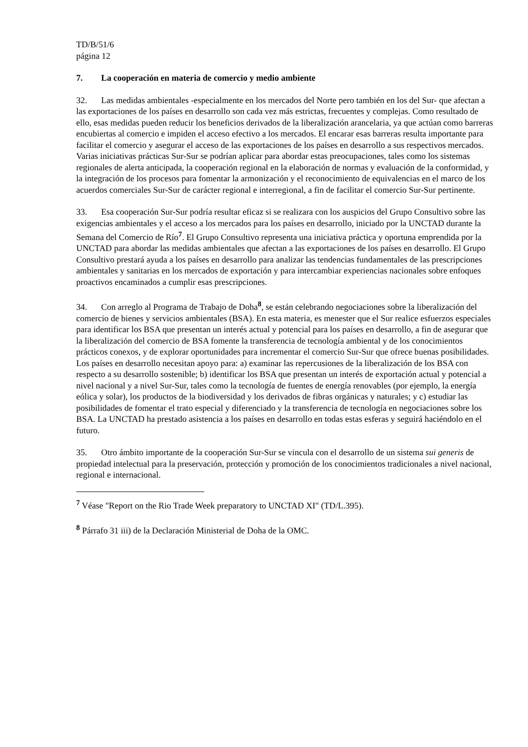TD/B/51/6
página 12
7. La cooperación en materia de comercio y medio ambiente
32. Las medidas ambientales -especialmente en los mercados del Norte pero también en los del Sur- que afectan a las exportaciones de los países en desarrollo son cada vez más estrictas, frecuentes y complejas. Como resultado de ello, esas medidas pueden reducir los beneficios derivados de la liberalización arancelaria, ya que actúan como barreras encubiertas al comercio e impiden el acceso efectivo a los mercados. El encarar esas barreras resulta importante para facilitar el comercio y asegurar el acceso de las exportaciones de los países en desarrollo a sus respectivos mercados. Varias iniciativas prácticas Sur-Sur se podrían aplicar para abordar estas preocupaciones, tales como los sistemas regionales de alerta anticipada, la cooperación regional en la elaboración de normas y evaluación de la conformidad, y la integración de los procesos para fomentar la armonización y el reconocimiento de equivalencias en el marco de los acuerdos comerciales Sur-Sur de carácter regional e interregional, a fin de facilitar el comercio Sur-Sur pertinente.
33. Esa cooperación Sur-Sur podría resultar eficaz si se realizara con los auspicios del Grupo Consultivo sobre las exigencias ambientales y el acceso a los mercados para los países en desarrollo, iniciado por la UNCTAD durante la Semana del Comercio de Río<sup>7</sup>. El Grupo Consultivo representa una iniciativa práctica y oportuna emprendida por la UNCTAD para abordar las medidas ambientales que afectan a las exportaciones de los países en desarrollo. El Grupo Consultivo prestará ayuda a los países en desarrollo para analizar las tendencias fundamentales de las prescripciones ambientales y sanitarias en los mercados de exportación y para intercambiar experiencias nacionales sobre enfoques proactivos encaminados a cumplir esas prescripciones.
34. Con arreglo al Programa de Trabajo de Doha<sup>8</sup>, se están celebrando negociaciones sobre la liberalización del comercio de bienes y servicios ambientales (BSA). En esta materia, es menester que el Sur realice esfuerzos especiales para identificar los BSA que presentan un interés actual y potencial para los países en desarrollo, a fin de asegurar que la liberalización del comercio de BSA fomente la transferencia de tecnología ambiental y de los conocimientos prácticos conexos, y de explorar oportunidades para incrementar el comercio Sur-Sur que ofrece buenas posibilidades. Los países en desarrollo necesitan apoyo para: a) examinar las repercusiones de la liberalización de los BSA con respecto a su desarrollo sostenible; b) identificar los BSA que presentan un interés de exportación actual y potencial a nivel nacional y a nivel Sur-Sur, tales como la tecnología de fuentes de energía renovables (por ejemplo, la energía eólica y solar), los productos de la biodiversidad y los derivados de fibras orgánicas y naturales; y c) estudiar las posibilidades de fomentar el trato especial y diferenciado y la transferencia de tecnología en negociaciones sobre los BSA. La UNCTAD ha prestado asistencia a los países en desarrollo en todas estas esferas y seguirá haciéndolo en el futuro.
35. Otro ámbito importante de la cooperación Sur-Sur se vincula con el desarrollo de un sistema sui generis de propiedad intelectual para la preservación, protección y promoción de los conocimientos tradicionales a nivel nacional, regional e internacional.
<sup>7</sup> Véase "Report on the Rio Trade Week preparatory to UNCTAD XI" (TD/L.395).
<sup>8</sup> Párrafo 31 iii) de la Declaración Ministerial de Doha de la OMC.